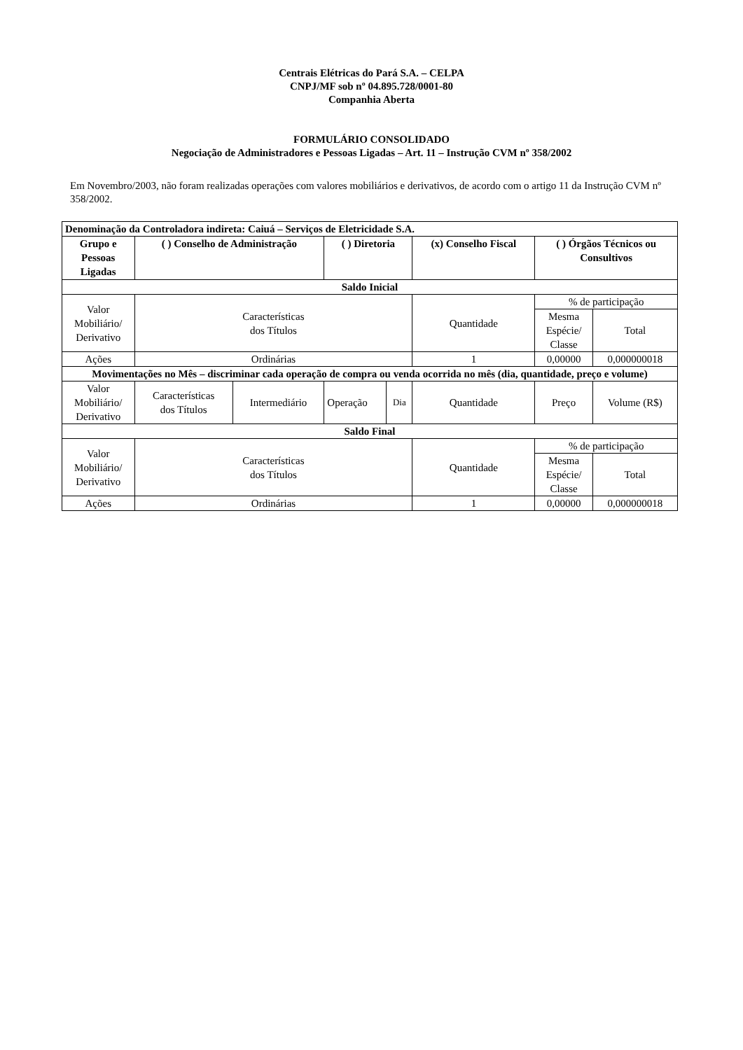Centrais Elétricas do Pará S.A. – CELPA
CNPJ/MF sob nº 04.895.728/0001-80
Companhia Aberta
FORMULÁRIO CONSOLIDADO
Negociação de Administradores e Pessoas Ligadas – Art. 11 – Instrução CVM nº 358/2002
Em Novembro/2003, não foram realizadas operações com valores mobiliários e derivativos, de acordo com o artigo 11 da Instrução CVM nº 358/2002.
| Denominação da Controladora indireta: Caiuá – Serviços de Eletricidade S.A. | | | | | | | |
| --- | --- | --- | --- | --- | --- | --- | --- |
| Grupo e Pessoas Ligadas | ( ) Conselho de Administração | | ( ) Diretoria | | (x) Conselho Fiscal | ( ) Órgãos Técnicos ou Consultivos | |
| Saldo Inicial | | | | | | | |
| Valor Mobiliário/ Derivativo | Características dos Títulos | | | | Quantidade | % de participação | |
| | | | | | | Mesma Espécie/ Classe | Total |
| Ações | Ordinárias | | | | 1 | 0,00000 | 0,000000018 |
| Movimentações no Mês – discriminar cada operação de compra ou venda ocorrida no mês (dia, quantidade, preço e volume) | | | | | | | |
| Valor Mobiliário/ Derivativo | Características dos Títulos | Intermediário | Operação | Dia | Quantidade | Preço | Volume (R$) |
| Saldo Final | | | | | | | |
| Valor Mobiliário/ Derivativo | Características dos Títulos | | | | Quantidade | % de participação | |
| | | | | | | Mesma Espécie/ Classe | Total |
| Ações | Ordinárias | | | | 1 | 0,00000 | 0,000000018 |